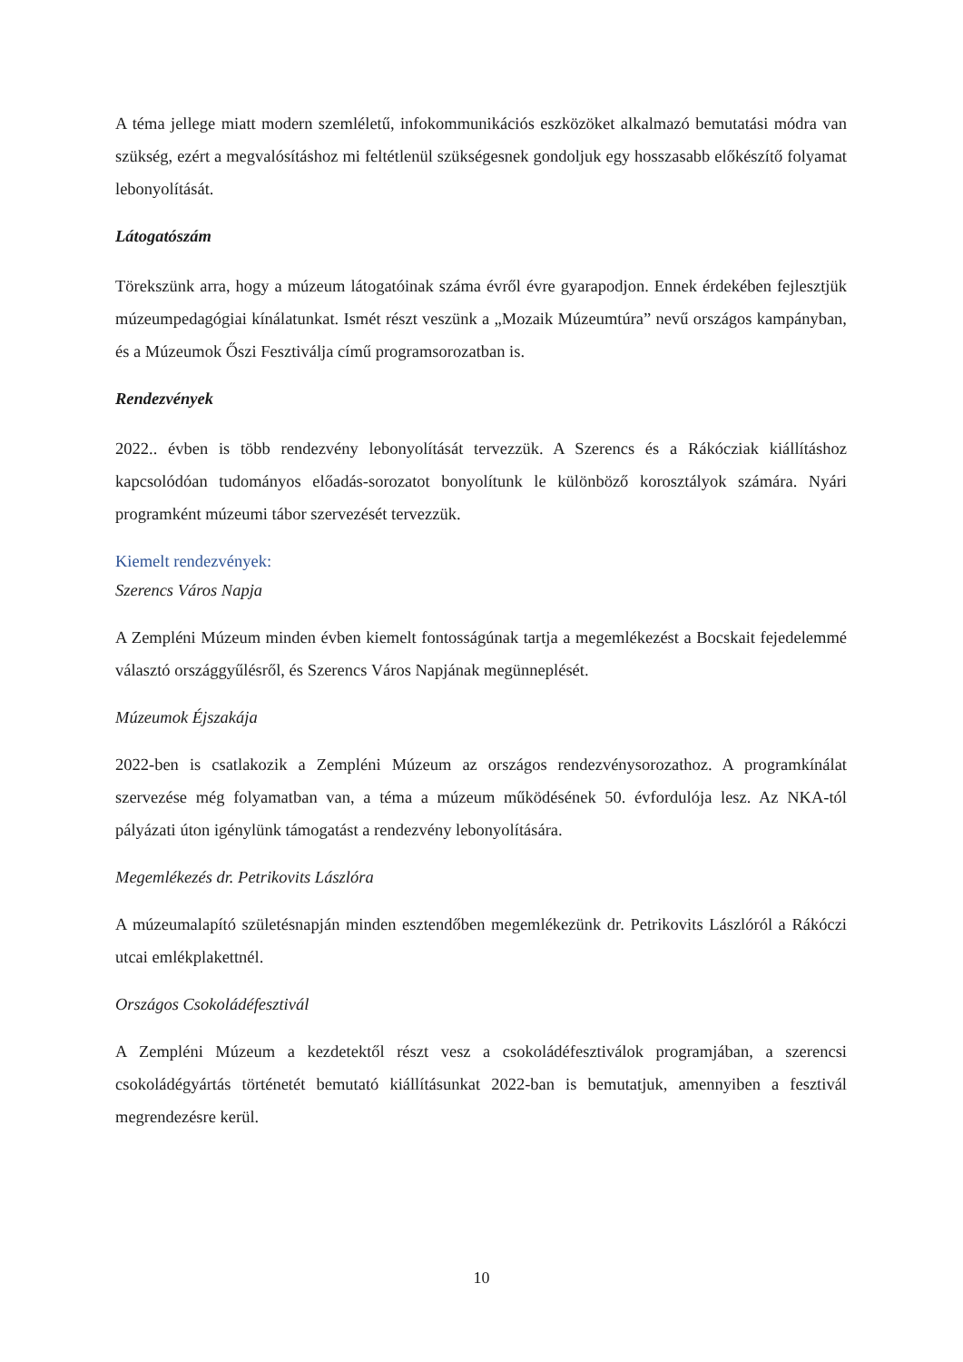A téma jellege miatt modern szemléletű, infokommunikációs eszközöket alkalmazó bemutatási módra van szükség, ezért a megvalósításhoz mi feltétlenül szükségesnek gondoljuk egy hosszasabb előkészítő folyamat lebonyolítását.
Látogatószám
Törekszünk arra, hogy a múzeum látogatóinak száma évről évre gyarapodjon. Ennek érdekében fejlesztjük múzeumpedagógiai kínálatunkat. Ismét részt veszünk a „Mozaik Múzeumtúra” nevű országos kampányban, és a Múzeumok Őszi Fesztiválja című programsorozatban is.
Rendezvények
2022.. évben is több rendezvény lebonyolítását tervezzük. A Szerencs és a Rákócziak kiállításhoz kapcsolódóan tudományos előadás-sorozatot bonyolítunk le különböző korosztályok számára. Nyári programként múzeumi tábor szervezését tervezzük.
Kiemelt rendezvények:
Szerencs Város Napja
A Zempléni Múzeum minden évben kiemelt fontosságúnak tartja a megemlékezést a Bocskait fejedelemmé választó országgyűlésről, és Szerencs Város Napjának megünneplését.
Múzeumok Éjszakája
2022-ben is csatlakozik a Zempléni Múzeum az országos rendezvénysorozathoz. A programkínálat szervezése még folyamatban van, a téma a múzeum működésének 50. évfordulója lesz. Az NKA-tól pályázati úton igénylünk támogatást a rendezvény lebonyolítására.
Megemlékezés dr. Petrikovits Lászlóra
A múzeumalapító születésnapján minden esztendőben megemlékezünk dr. Petrikovits Lászlóról a Rákóczi utcai emlékplakettnél.
Országos Csokoládéfesztivál
A Zempléni Múzeum a kezdetektől részt vesz a csokoládéfesztiválok programjában, a szerencsi csokoládégyártás történetét bemutató kiállításunkat 2022-ban is bemutatjuk, amennyiben a fesztivál megrendezésre kerül.
10